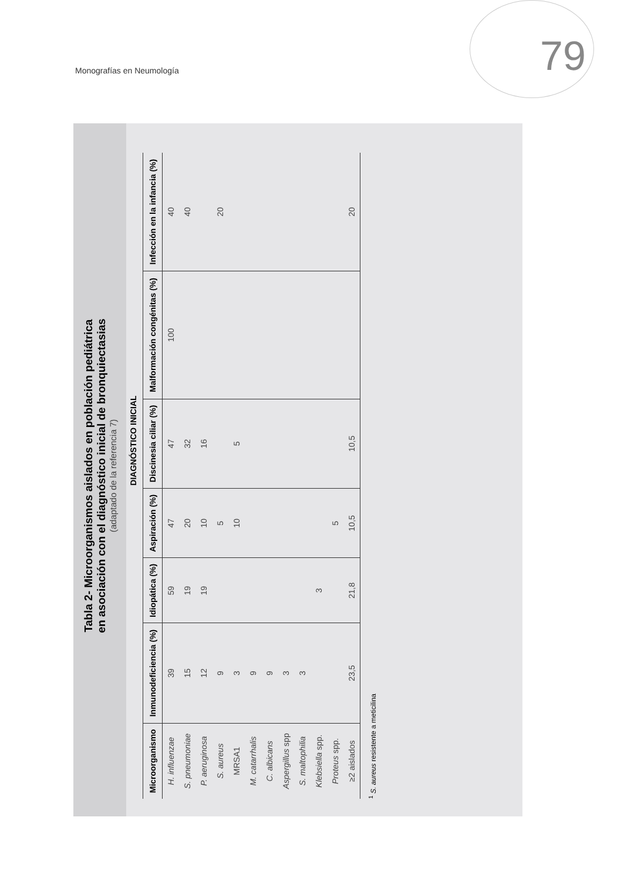Monografías en Neumología 79
Tabla 2- Microorganismos aislados en población pediátrica
en asociación con el diagnóstico inicial de bronquiectasias
(adaptado de la referencia 7)
DIAGNÓSTICO INICIAL
| Microorganismo | Inmunodeficiencia (%) | Idiopática (%) | Aspiración (%) | Discinesia ciliar (%) | Malformación congénitas (%) | Infección en la infancia (%) |
| --- | --- | --- | --- | --- | --- | --- |
| H. influenzae | 39 | 59 | 47 | 47 | 100 | 40 |
| S. pneumoniae | 15 | 19 | 20 | 32 | | 40 |
| P. aeruginosa | 12 | 19 | 10 | 16 | | |
| S. aureus | 9 | | 5 | | | 20 |
| MRSA1 | 3 | | 10 | 5 | | |
| M. catarrhalis | 9 | | | | | |
| C. albicans | 9 | | | | | |
| Aspergillus spp | 3 | | | | | |
| S. maltophilia | 3 | | | | | |
| Klebsiella spp. | | 3 | | | | |
| Proteus spp. | | | 5 | | | |
| ≥2 aislados | 23,5 | 21,8 | 10,5 | 10,5 | | 20 |
<sup>1</sup> S. aureus resistente a meticilina